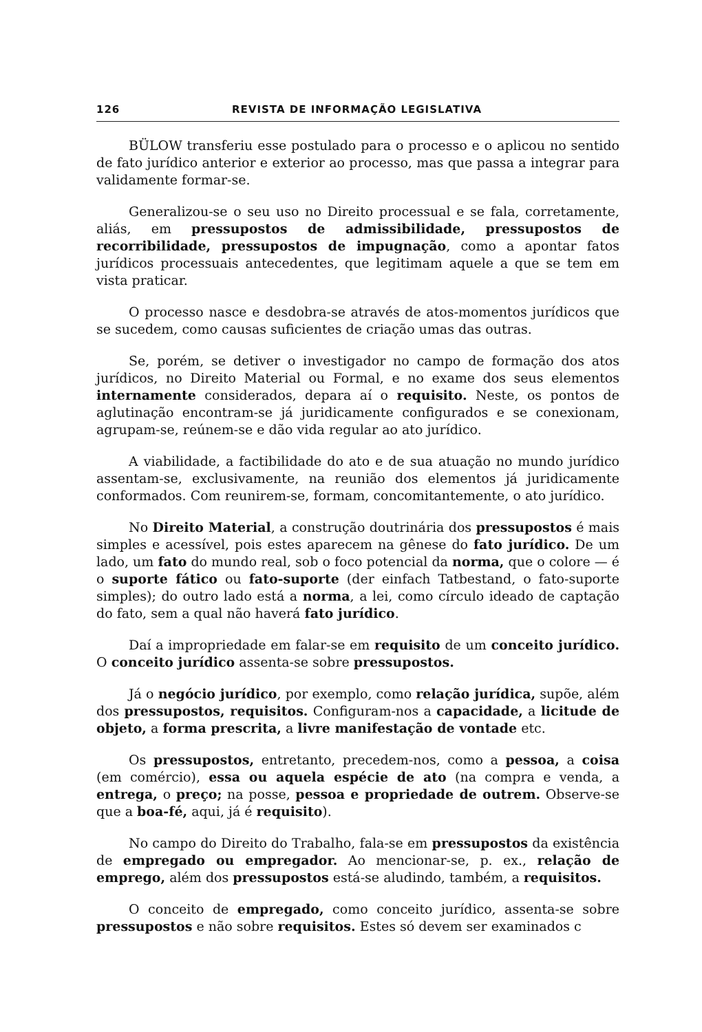126 REVISTA DE INFORMAÇÃO LEGISLATIVA
BÜLOW transferiu esse postulado para o processo e o aplicou no sentido de fato jurídico anterior e exterior ao processo, mas que passa a integrar para validamente formar-se.
Generalizou-se o seu uso no Direito processual e se fala, corretamente, aliás, em pressupostos de admissibilidade, pressupostos de recorribilidade, pressupostos de impugnação, como a apontar fatos jurídicos processuais antecedentes, que legitimam aquele a que se tem em vista praticar.
O processo nasce e desdobra-se através de atos-momentos jurídicos que se sucedem, como causas suficientes de criação umas das outras.
Se, porém, se detiver o investigador no campo de formação dos atos jurídicos, no Direito Material ou Formal, e no exame dos seus elementos internamente considerados, depara aí o requisito. Neste, os pontos de aglutinação encontram-se já juridicamente configurados e se conexionam, agrupam-se, reúnem-se e dão vida regular ao ato jurídico.
A viabilidade, a factibilidade do ato e de sua atuação no mundo jurídico assentam-se, exclusivamente, na reunião dos elementos já juridicamente conformados. Com reunirem-se, formam, concomitantemente, o ato jurídico.
No Direito Material, a construção doutrinária dos pressupostos é mais simples e acessível, pois estes aparecem na gênese do fato jurídico. De um lado, um fato do mundo real, sob o foco potencial da norma, que o colore — é o suporte fático ou fato-suporte (der einfach Tatbestand, o fato-suporte simples); do outro lado está a norma, a lei, como círculo ideado de captação do fato, sem a qual não haverá fato jurídico.
Daí a impropriedade em falar-se em requisito de um conceito jurídico. O conceito jurídico assenta-se sobre pressupostos.
Já o negócio jurídico, por exemplo, como relação jurídica, supõe, além dos pressupostos, requisitos. Configuram-nos a capacidade, a licitude de objeto, a forma prescrita, a livre manifestação de vontade etc.
Os pressupostos, entretanto, precedem-nos, como a pessoa, a coisa (em comércio), essa ou aquela espécie de ato (na compra e venda, a entrega, o preço; na posse, pessoa e propriedade de outrem. Observe-se que a boa-fé, aqui, já é requisito).
No campo do Direito do Trabalho, fala-se em pressupostos da existência de empregado ou empregador. Ao mencionar-se, p. ex., relação de emprego, além dos pressupostos está-se aludindo, também, a requisitos.
O conceito de empregado, como conceito jurídico, assenta-se sobre pressupostos e não sobre requisitos. Estes só devem ser examinados c